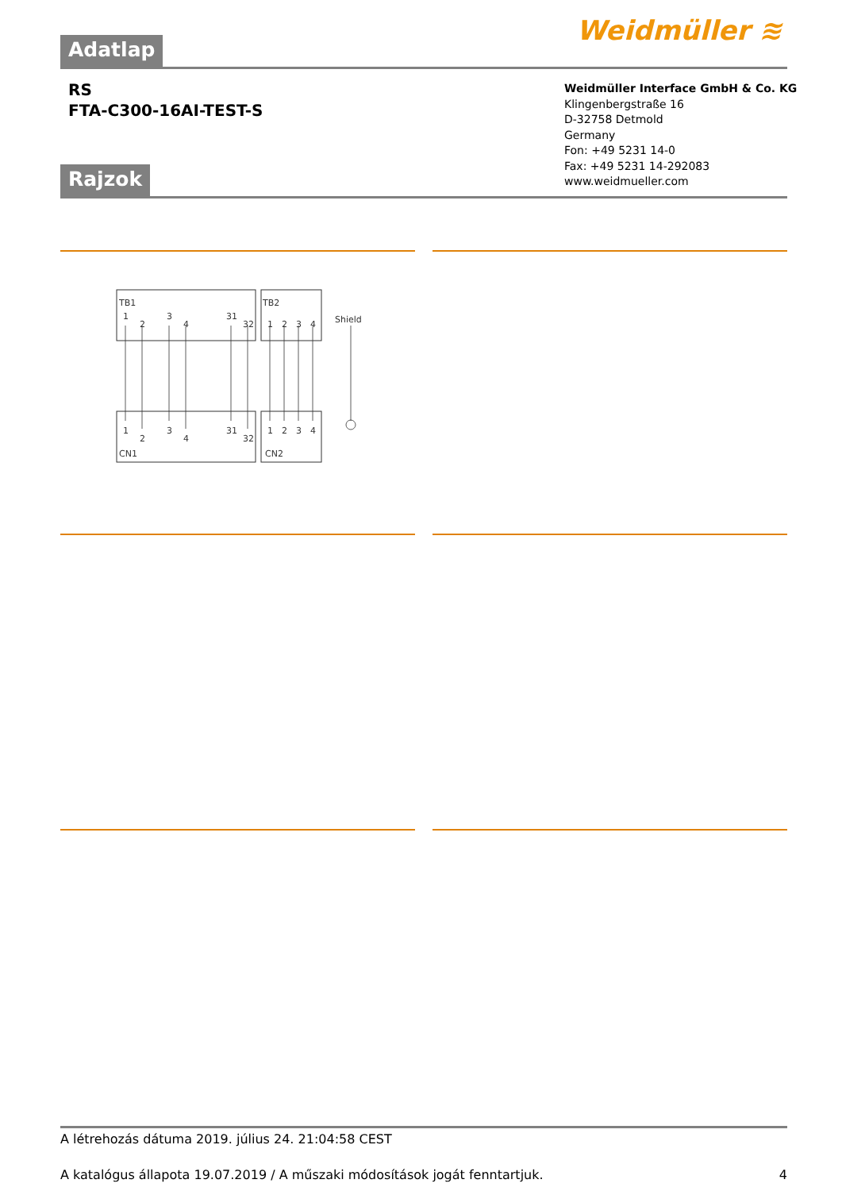Adatlap Weidmüller ≋
RS
FTA-C300-16AI-TEST-S
Weidmüller Interface GmbH & Co. KG
Klingenbergstraße 16
D-32758 Detmold
Germany
Fon: +49 5231 14-0
Fax: +49 5231 14-292083
www.weidmueller.com
Rajzok
TB1
TB2
Shield
CN1
CN2
1
2
3
4
31
32
1
2
3
4
1
2
3
4
31
32
1
2
3
4
A létrehozás dátuma 2019. július 24. 21:04:58 CEST
A katalógus állapota 19.07.2019 / A műszaki módosítások jogát fenntartjuk. 4